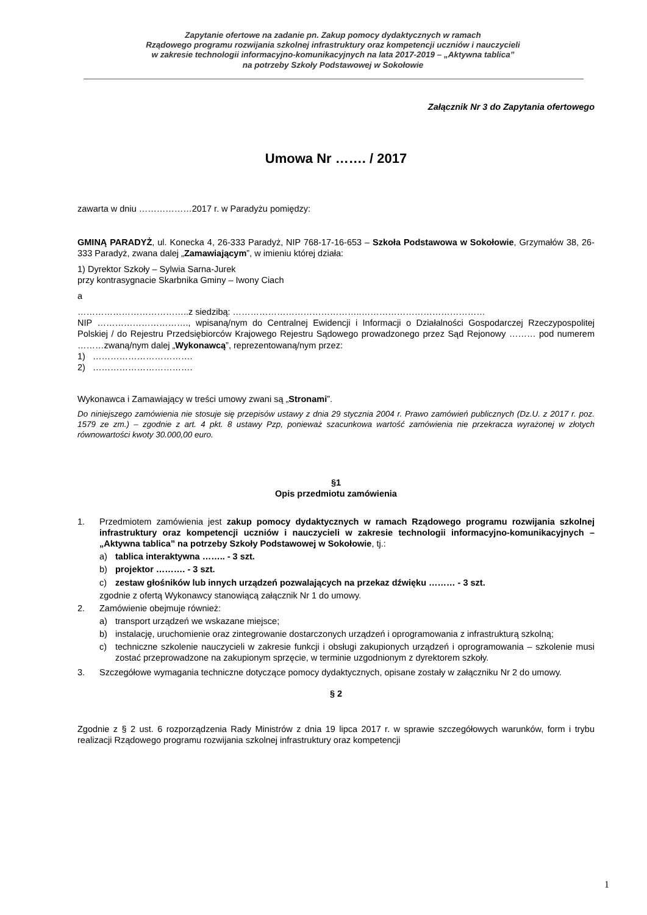Zapytanie ofertowe na zadanie pn. Zakup pomocy dydaktycznych w ramach
Rządowego programu rozwijania szkolnej infrastruktury oraz kompetencji uczniów i nauczycieli
w zakresie technologii informacyjno-komunikacyjnych na lata 2017-2019 – „Aktywna tablica”
na potrzeby Szkoły Podstawowej w Sokołowie
Załącznik Nr 3 do Zapytania ofertowego
Umowa Nr ……. / 2017
zawarta w dniu ………………2017 r. w Paradyżu pomiędzy:
GMINĄ PARADYŻ, ul. Konecka 4, 26-333 Paradyż, NIP 768-17-16-653 – Szkoła Podstawowa w Sokołowie, Grzymałów 38, 26-333 Paradyż, zwana dalej „Zamawiającym”, w imieniu której działa:
1) Dyrektor Szkoły – Sylwia Sarna-Jurek
przy kontrasygnacie Skarbnika Gminy – Iwony Ciach
a
………………………………..z siedzibą: ……………………………………..……………………………………
NIP …………………………., wpisaną/nym do Centralnej Ewidencji i Informacji o Działalności Gospodarczej Rzeczypospolitej Polskiej / do Rejestru Przedsiębiorców Krajowego Rejestru Sądowego prowadzonego przez Sąd Rejonowy ……… pod numerem ………zwaną/nym dalej „Wykonawcą”, reprezentowaną/nym przez:
1) …………………………….
2) …………………………….
Wykonawca i Zamawiający w treści umowy zwani są „Stronami”.
Do niniejszego zamówienia nie stosuje się przepisów ustawy z dnia 29 stycznia 2004 r. Prawo zamówień publicznych (Dz.U. z 2017 r. poz. 1579 ze zm.) – zgodnie z art. 4 pkt. 8 ustawy Pzp, ponieważ szacunkowa wartość zamówienia nie przekracza wyrażonej w złotych równowartości kwoty 30.000,00 euro.
§1
Opis przedmiotu zamówienia
1. Przedmiotem zamówienia jest zakup pomocy dydaktycznych w ramach Rządowego programu rozwijania szkolnej infrastruktury oraz kompetencji uczniów i nauczycieli w zakresie technologii informacyjno-komunikacyjnych – „Aktywna tablica” na potrzeby Szkoły Podstawowej w Sokołowie, tj.:
a) tablica interaktywna …….. - 3 szt.
b) projektor ………. - 3 szt.
c) zestaw głośników lub innych urządzeń pozwalających na przekaz dźwięku ……… - 3 szt.
zgodnie z ofertą Wykonawcy stanowiącą załącznik Nr 1 do umowy.
2. Zamówienie obejmuje również:
a) transport urządzeń we wskazane miejsce;
b) instalację, uruchomienie oraz zintegrowanie dostarczonych urządzeń i oprogramowania z infrastrukturą szkolną;
c) techniczne szkolenie nauczycieli w zakresie funkcji i obsługi zakupionych urządzeń i oprogramowania – szkolenie musi zostać przeprowadzone na zakupionym sprzęcie, w terminie uzgodnionym z dyrektorem szkoły.
3. Szczegółowe wymagania techniczne dotyczące pomocy dydaktycznych, opisane zostały w załączniku Nr 2 do umowy.
§ 2
Zgodnie z § 2 ust. 6 rozporządzenia Rady Ministrów z dnia 19 lipca 2017 r. w sprawie szczegółowych warunków, form i trybu realizacji Rządowego programu rozwijania szkolnej infrastruktury oraz kompetencji
1